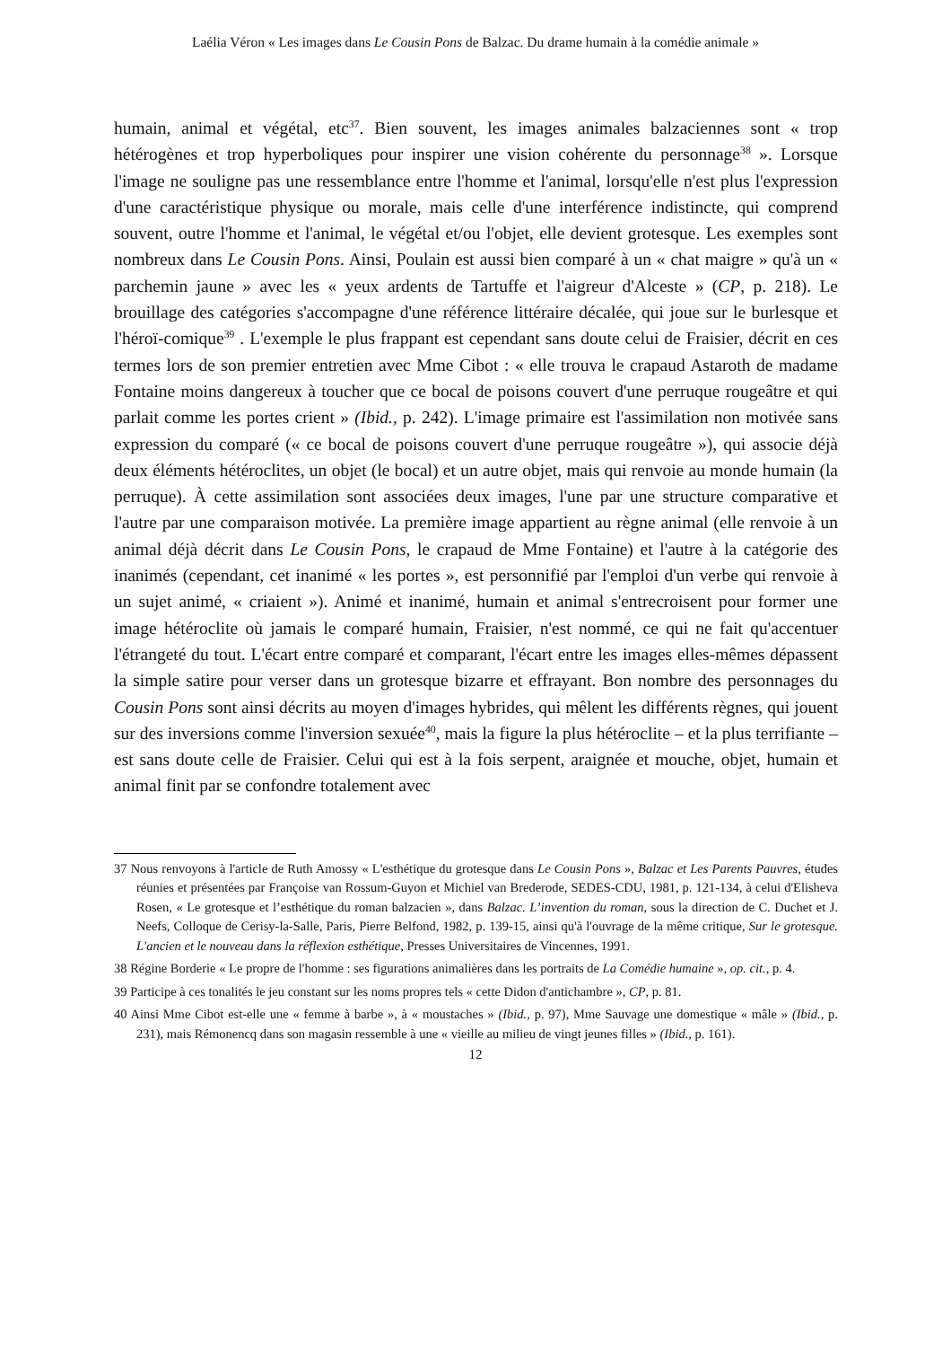Laélia Véron « Les images dans Le Cousin Pons de Balzac. Du drame humain à la comédie animale »
humain, animal et végétal, etc<sup>37</sup>. Bien souvent, les images animales balzaciennes sont « trop hétérogènes et trop hyperboliques pour inspirer une vision cohérente du personnage<sup>38</sup> ». Lorsque l'image ne souligne pas une ressemblance entre l'homme et l'animal, lorsqu'elle n'est plus l'expression d'une caractéristique physique ou morale, mais celle d'une interférence indistincte, qui comprend souvent, outre l'homme et l'animal, le végétal et/ou l'objet, elle devient grotesque. Les exemples sont nombreux dans Le Cousin Pons. Ainsi, Poulain est aussi bien comparé à un « chat maigre » qu'à un « parchemin jaune » avec les « yeux ardents de Tartuffe et l'aigreur d'Alceste » (CP, p. 218). Le brouillage des catégories s'accompagne d'une référence littéraire décalée, qui joue sur le burlesque et l'héroï-comique<sup>39</sup> . L'exemple le plus frappant est cependant sans doute celui de Fraisier, décrit en ces termes lors de son premier entretien avec Mme Cibot : « elle trouva le crapaud Astaroth de madame Fontaine moins dangereux à toucher que ce bocal de poisons couvert d'une perruque rougeâtre et qui parlait comme les portes crient » (Ibid., p. 242). L'image primaire est l'assimilation non motivée sans expression du comparé (« ce bocal de poisons couvert d'une perruque rougeâtre »), qui associe déjà deux éléments hétéroclites, un objet (le bocal) et un autre objet, mais qui renvoie au monde humain (la perruque). À cette assimilation sont associées deux images, l'une par une structure comparative et l'autre par une comparaison motivée. La première image appartient au règne animal (elle renvoie à un animal déjà décrit dans Le Cousin Pons, le crapaud de Mme Fontaine) et l'autre à la catégorie des inanimés (cependant, cet inanimé « les portes », est personnifié par l'emploi d'un verbe qui renvoie à un sujet animé, « criaient »). Animé et inanimé, humain et animal s'entrecroisent pour former une image hétéroclite où jamais le comparé humain, Fraisier, n'est nommé, ce qui ne fait qu'accentuer l'étrangeté du tout. L'écart entre comparé et comparant, l'écart entre les images elles-mêmes dépassent la simple satire pour verser dans un grotesque bizarre et effrayant. Bon nombre des personnages du Cousin Pons sont ainsi décrits au moyen d'images hybrides, qui mêlent les différents règnes, qui jouent sur des inversions comme l'inversion sexuée<sup>40</sup>, mais la figure la plus hétéroclite – et la plus terrifiante – est sans doute celle de Fraisier. Celui qui est à la fois serpent, araignée et mouche, objet, humain et animal finit par se confondre totalement avec
37 Nous renvoyons à l'article de Ruth Amossy « L'esthétique du grotesque dans Le Cousin Pons », Balzac et Les Parents Pauvres, études réunies et présentées par Françoise van Rossum-Guyon et Michiel van Brederode, SEDES-CDU, 1981, p. 121-134, à celui d'Elisheva Rosen, « Le grotesque et l’esthétique du roman balzacien », dans Balzac. L’invention du roman, sous la direction de C. Duchet et J. Neefs, Colloque de Cerisy-la-Salle, Paris, Pierre Belfond, 1982, p. 139-15, ainsi qu'à l'ouvrage de la même critique, Sur le grotesque. L'ancien et le nouveau dans la réflexion esthétique, Presses Universitaires de Vincennes, 1991.
38 Régine Borderie « Le propre de l'homme : ses figurations animalières dans les portraits de La Comédie humaine », op. cit., p. 4.
39 Participe à ces tonalités le jeu constant sur les noms propres tels « cette Didon d'antichambre », CP, p. 81.
40 Ainsi Mme Cibot est-elle une « femme à barbe », à « moustaches » (Ibid., p. 97), Mme Sauvage une domestique « mâle » (Ibid., p. 231), mais Rémonencq dans son magasin ressemble à une « vieille au milieu de vingt jeunes filles » (Ibid., p. 161).
12